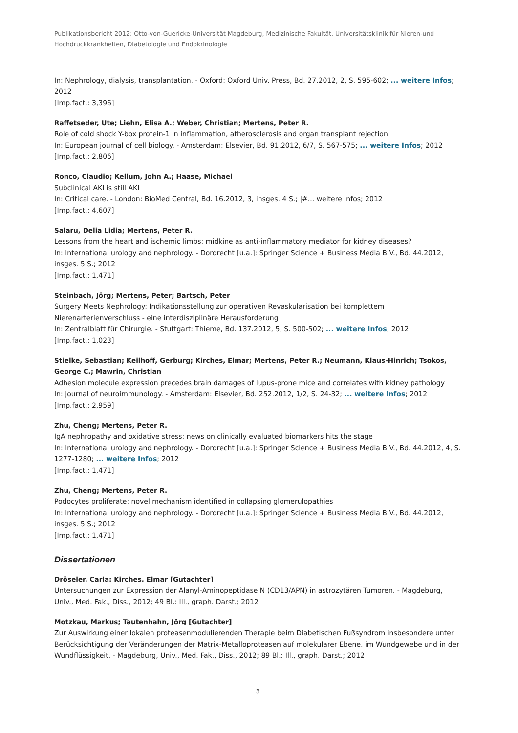Publikationsbericht 2012: Otto-von-Guericke-Universität Magdeburg, Medizinische Fakultät, Universitätsklinik für Nieren-und Hochdruckkrankheiten, Diabetologie und Endokrinologie
In: Nephrology, dialysis, transplantation. - Oxford: Oxford Univ. Press, Bd. 27.2012, 2, S. 595-602; ... weitere Infos; 2012
[Imp.fact.: 3,396]
Raffetseder, Ute; Liehn, Elisa A.; Weber, Christian; Mertens, Peter R.
Role of cold shock Y-box protein-1 in inflammation, atherosclerosis and organ transplant rejection
In: European journal of cell biology. - Amsterdam: Elsevier, Bd. 91.2012, 6/7, S. 567-575; ... weitere Infos; 2012
[Imp.fact.: 2,806]
Ronco, Claudio; Kellum, John A.; Haase, Michael
Subclinical AKI is still AKI
In: Critical care. - London: BioMed Central, Bd. 16.2012, 3, insges. 4 S.; |#... weitere Infos; 2012
[Imp.fact.: 4,607]
Salaru, Delia Lidia; Mertens, Peter R.
Lessons from the heart and ischemic limbs: midkine as anti-inflammatory mediator for kidney diseases?
In: International urology and nephrology. - Dordrecht [u.a.]: Springer Science + Business Media B.V., Bd. 44.2012, insges. 5 S.; 2012
[Imp.fact.: 1,471]
Steinbach, Jörg; Mertens, Peter; Bartsch, Peter
Surgery Meets Nephrology: Indikationsstellung zur operativen Revaskularisation bei komplettem Nierenarterienverschluss - eine interdisziplinäre Herausforderung
In: Zentralblatt für Chirurgie. - Stuttgart: Thieme, Bd. 137.2012, 5, S. 500-502; ... weitere Infos; 2012
[Imp.fact.: 1,023]
Stielke, Sebastian; Keilhoff, Gerburg; Kirches, Elmar; Mertens, Peter R.; Neumann, Klaus-Hinrich; Tsokos, George C.; Mawrin, Christian
Adhesion molecule expression precedes brain damages of lupus-prone mice and correlates with kidney pathology
In: Journal of neuroimmunology. - Amsterdam: Elsevier, Bd. 252.2012, 1/2, S. 24-32; ... weitere Infos; 2012
[Imp.fact.: 2,959]
Zhu, Cheng; Mertens, Peter R.
IgA nephropathy and oxidative stress: news on clinically evaluated biomarkers hits the stage
In: International urology and nephrology. - Dordrecht [u.a.]: Springer Science + Business Media B.V., Bd. 44.2012, 4, S. 1277-1280; ... weitere Infos; 2012
[Imp.fact.: 1,471]
Zhu, Cheng; Mertens, Peter R.
Podocytes proliferate: novel mechanism identified in collapsing glomerulopathies
In: International urology and nephrology. - Dordrecht [u.a.]: Springer Science + Business Media B.V., Bd. 44.2012, insges. 5 S.; 2012
[Imp.fact.: 1,471]
Dissertationen
Dröseler, Carla; Kirches, Elmar [Gutachter]
Untersuchungen zur Expression der Alanyl-Aminopeptidase N (CD13/APN) in astrozytären Tumoren. - Magdeburg, Univ., Med. Fak., Diss., 2012; 49 Bl.: Ill., graph. Darst.; 2012
Motzkau, Markus; Tautenhahn, Jörg [Gutachter]
Zur Auswirkung einer lokalen proteasenmodulierenden Therapie beim Diabetischen Fußsyndrom insbesondere unter Berücksichtigung der Veränderungen der Matrix-Metalloproteasen auf molekularer Ebene, im Wundgewebe und in der Wundflüssigkeit. - Magdeburg, Univ., Med. Fak., Diss., 2012; 89 Bl.: Ill., graph. Darst.; 2012
3